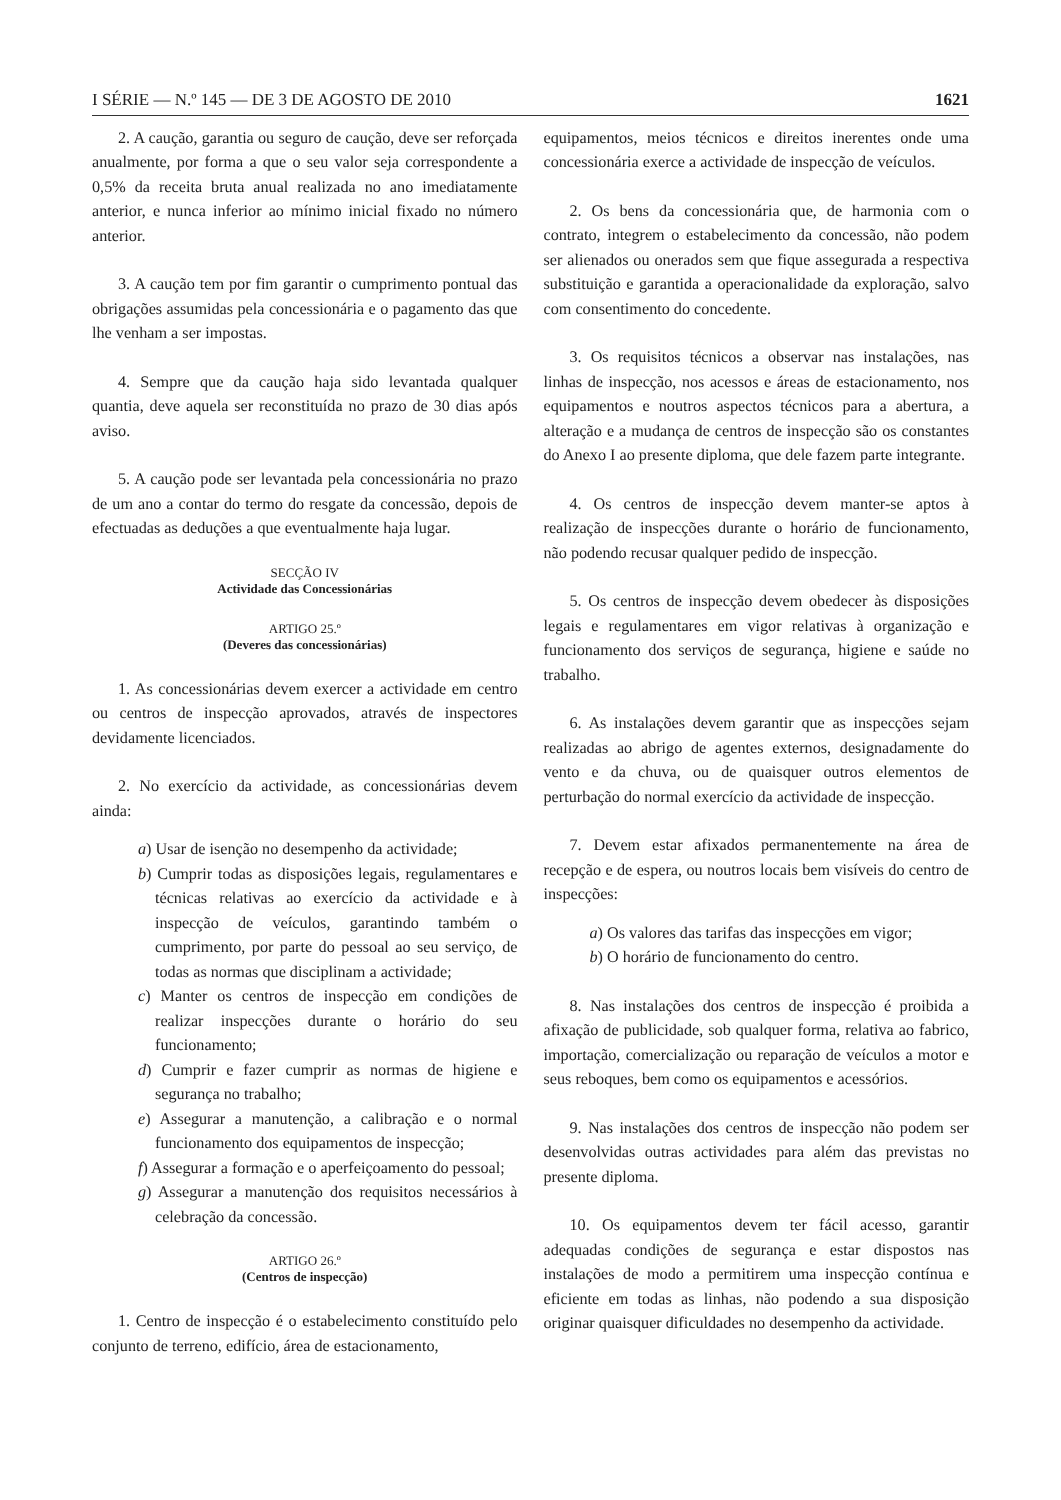I SÉRIE — N.º 145 — DE 3 DE AGOSTO DE 2010 1621
2. A caução, garantia ou seguro de caução, deve ser reforçada anualmente, por forma a que o seu valor seja correspondente a 0,5% da receita bruta anual realizada no ano imediatamente anterior, e nunca inferior ao mínimo inicial fixado no número anterior.
3. A caução tem por fim garantir o cumprimento pontual das obrigações assumidas pela concessionária e o pagamento das que lhe venham a ser impostas.
4. Sempre que da caução haja sido levantada qualquer quantia, deve aquela ser reconstituída no prazo de 30 dias após aviso.
5. A caução pode ser levantada pela concessionária no prazo de um ano a contar do termo do resgate da concessão, depois de efectuadas as deduções a que eventualmente haja lugar.
SECÇÃO IV
Actividade das Concessionárias
ARTIGO 25.º
(Deveres das concessionárias)
1. As concessionárias devem exercer a actividade em centro ou centros de inspecção aprovados, através de inspectores devidamente licenciados.
2. No exercício da actividade, as concessionárias devem ainda:
a) Usar de isenção no desempenho da actividade;
b) Cumprir todas as disposições legais, regulamentares e técnicas relativas ao exercício da actividade e à inspecção de veículos, garantindo também o cumprimento, por parte do pessoal ao seu serviço, de todas as normas que disciplinam a actividade;
c) Manter os centros de inspecção em condições de realizar inspecções durante o horário do seu funcionamento;
d) Cumprir e fazer cumprir as normas de higiene e segurança no trabalho;
e) Assegurar a manutenção, a calibração e o normal funcionamento dos equipamentos de inspecção;
f) Assegurar a formação e o aperfeiçoamento do pessoal;
g) Assegurar a manutenção dos requisitos necessários à celebração da concessão.
ARTIGO 26.º
(Centros de inspecção)
1. Centro de inspecção é o estabelecimento constituído pelo conjunto de terreno, edifício, área de estacionamento,
equipamentos, meios técnicos e direitos inerentes onde uma concessionária exerce a actividade de inspecção de veículos.
2. Os bens da concessionária que, de harmonia com o contrato, integrem o estabelecimento da concessão, não podem ser alienados ou onerados sem que fique assegurada a respectiva substituição e garantida a operacionalidade da exploração, salvo com consentimento do concedente.
3. Os requisitos técnicos a observar nas instalações, nas linhas de inspecção, nos acessos e áreas de estacionamento, nos equipamentos e noutros aspectos técnicos para a abertura, a alteração e a mudança de centros de inspecção são os constantes do Anexo I ao presente diploma, que dele fazem parte integrante.
4. Os centros de inspecção devem manter-se aptos à realização de inspecções durante o horário de funcionamento, não podendo recusar qualquer pedido de inspecção.
5. Os centros de inspecção devem obedecer às disposições legais e regulamentares em vigor relativas à organização e funcionamento dos serviços de segurança, higiene e saúde no trabalho.
6. As instalações devem garantir que as inspecções sejam realizadas ao abrigo de agentes externos, designadamente do vento e da chuva, ou de quaisquer outros elementos de perturbação do normal exercício da actividade de inspecção.
7. Devem estar afixados permanentemente na área de recepção e de espera, ou noutros locais bem visíveis do centro de inspecções:
a) Os valores das tarifas das inspecções em vigor;
b) O horário de funcionamento do centro.
8. Nas instalações dos centros de inspecção é proibida a afixação de publicidade, sob qualquer forma, relativa ao fabrico, importação, comercialização ou reparação de veículos a motor e seus reboques, bem como os equipamentos e acessórios.
9. Nas instalações dos centros de inspecção não podem ser desenvolvidas outras actividades para além das previstas no presente diploma.
10. Os equipamentos devem ter fácil acesso, garantir adequadas condições de segurança e estar dispostos nas instalações de modo a permitirem uma inspecção contínua e eficiente em todas as linhas, não podendo a sua disposição originar quaisquer dificuldades no desempenho da actividade.